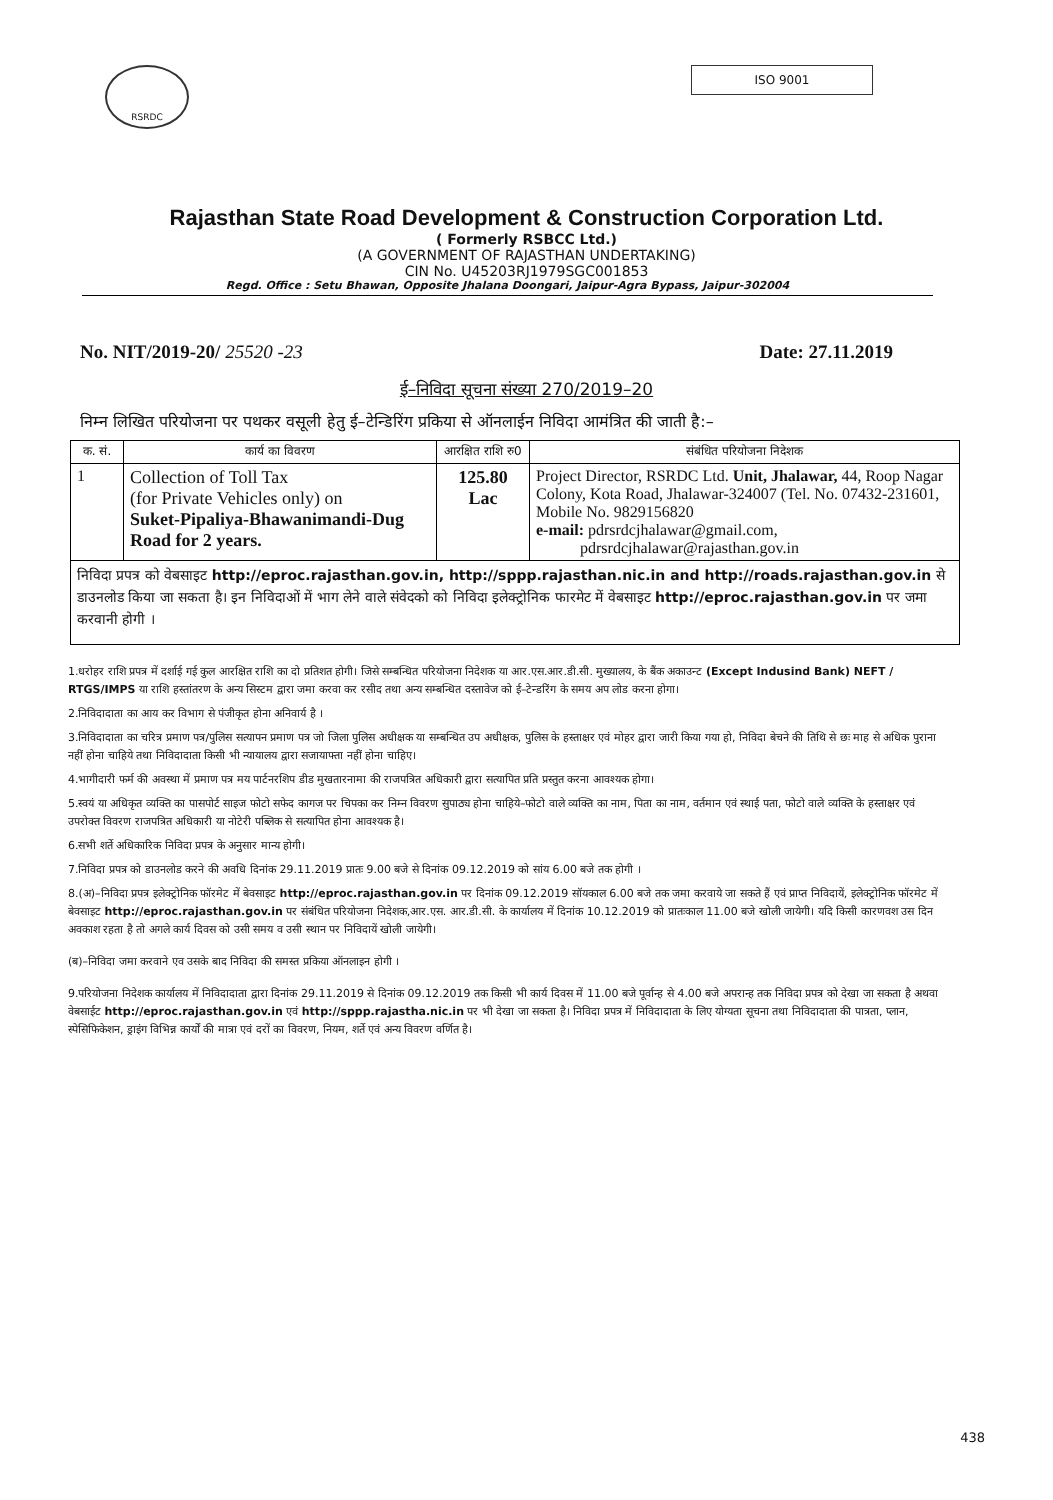RSRDC
ISO 9001
Rajasthan State Road Development & Construction Corporation Ltd.
( Formerly RSBCC Ltd.)
(A GOVERNMENT OF RAJASTHAN UNDERTAKING)
CIN No. U45203RJ1979SGC001853
Regd. Office : Setu Bhawan, Opposite Jhalana Doongari, Jaipur-Agra Bypass, Jaipur-302004
No. NIT/2019-20/ 25520 -23 Date: 27.11.2019
ई–निविदा सूचना संख्या 270/2019–20
निम्न लिखित परियोजना पर पथकर वसूली हेतु ई–टेन्डिरिंग प्रकिया से ऑनलाईन निविदा आमंत्रित की जाती है:–
| क. सं. | कार्य का विवरण | आरक्षित राशि रु0 | संबंधित परियोजना निदेशक |
| --- | --- | --- | --- |
| 1 | Collection of Toll Tax (for Private Vehicles only) on Suket-Pipaliya-Bhawanimandi-Dug Road for 2 years. | 125.80 Lac | Project Director, RSRDC Ltd. Unit, Jhalawar, 44, Roop Nagar Colony, Kota Road, Jhalawar-324007 (Tel. No. 07432-231601, Mobile No. 9829156820 e-mail: pdrsrdcjhalawar@gmail.com, pdrsrdcjhalawar@rajasthan.gov.in |
| निविदा प्रपत्र को वेबसाइट http://eproc.rajasthan.gov.in, http://sppp.rajasthan.nic.in and http://roads.rajasthan.gov.in से डाउनलोड किया जा सकता है। इन निविदाओं में भाग लेने वाले संवेदको को निविदा इलेक्ट्रोनिक फारमेट में वेबसाइट http://eproc.rajasthan.gov.in पर जमा करवानी होगी । | | | |
1.धरोहर राशि प्रपत्र में दर्शाई गई कुल आरक्षित राशि का दो प्रतिशत होगी। जिसे सम्बन्धित परियोजना निदेशक या आर.एस.आर.डी.सी. मुख्यालय, के बैंक अकाउन्ट (Except Indusind Bank) NEFT / RTGS/IMPS या राशि हस्तांतरण के अन्य सिस्टम द्वारा जमा करवा कर रसीद तथा अन्य सम्बन्धित दस्तावेज को ई–टेन्डरिंग के समय अप लोड करना होगा।
2.निविदादाता का आय कर विभाग से पंजीकृत होना अनिवार्य है ।
3.निविदादाता का चरित्र प्रमाण पत्र/पुलिस सत्यापन प्रमाण पत्र जो जिला पुलिस अधीक्षक या सम्बन्धित उप अधीक्षक, पुलिस के हस्ताक्षर एवं मोहर द्वारा जारी किया गया हो, निविदा बेचने की तिथि से छः माह से अधिक पुराना नहीं होना चाहिये तथा निविदादाता किसी भी न्यायालय द्वारा सजायाफ्ता नहीं होना चाहिए।
4.भागीदारी फर्म की अवस्था में प्रमाण पत्र मय पार्टनरशिप डीड मुखतारनामा की राजपत्रित अधिकारी द्वारा सत्यापित प्रति प्रस्तुत करना आवश्यक होगा।
5.स्वयं या अधिकृत व्यक्ति का पासपोर्ट साइज फोटो सफेद कागज पर चिपका कर निम्न विवरण सुपाठ्य होना चाहिये–फोटो वाले व्यक्ति का नाम, पिता का नाम, वर्तमान एवं स्थाई पता, फोटो वाले व्यक्ति के हस्ताक्षर एवं उपरोक्त विवरण राजपत्रित अधिकारी या नोटेरी पब्लिक से सत्यापित होना आवश्यक है।
6.सभी शर्ते अधिकारिक निविदा प्रपत्र के अनुसार मान्य होगी।
7.निविदा प्रपत्र को डाउनलोड करने की अवधि दिनांक 29.11.2019 प्रातः 9.00 बजे से दिनांक 09.12.2019 को सांय 6.00 बजे तक होगी ।
8.(अ)–निविदा प्रपत्र इलेक्ट्रोनिक फॉरमेट में बेवसाइट http://eproc.rajasthan.gov.in पर दिनांक 09.12.2019 सॉयकाल 6.00 बजे तक जमा करवाये जा सकते हैं एवं प्राप्त निविदायें, इलेक्ट्रोनिक फॉरमेट में बेवसाइट http://eproc.rajasthan.gov.in पर संबंधित परियोजना निदेशक,आर.एस. आर.डी.सी. के कार्यालय में दिनांक 10.12.2019 को प्रातःकाल 11.00 बजे खोली जायेगी। यदि किसी कारणवश उस दिन अवकाश रहता है तो अगले कार्य दिवस को उसी समय व उसी स्थान पर निविदायें खोली जायेगी।
(ब)–निविदा जमा करवाने एव उसके बाद निविदा की समस्त प्रकिया ऑनलाइन होगी ।
9.परियोजना निदेशक कार्यालय में निविदादाता द्वारा दिनांक 29.11.2019 से दिनांक 09.12.2019 तक किसी भी कार्य दिवस में 11.00 बजे पूर्वान्ह से 4.00 बजे अपरान्ह तक निविदा प्रपत्र को देखा जा सकता है अथवा वेबसाईट http://eproc.rajasthan.gov.in एवं http://sppp.rajastha.nic.in पर भी देखा जा सकता है। निविदा प्रपत्र में निविदादाता के लिए योग्यता सूचना तथा निविदादाता की पात्रता, प्लान, स्पेसिफिकेशन, ड्राइंग विभिन्न कार्यों की मात्रा एवं दरों का विवरण, नियम, शर्ते एवं अन्य विवरण वर्णित है।
438